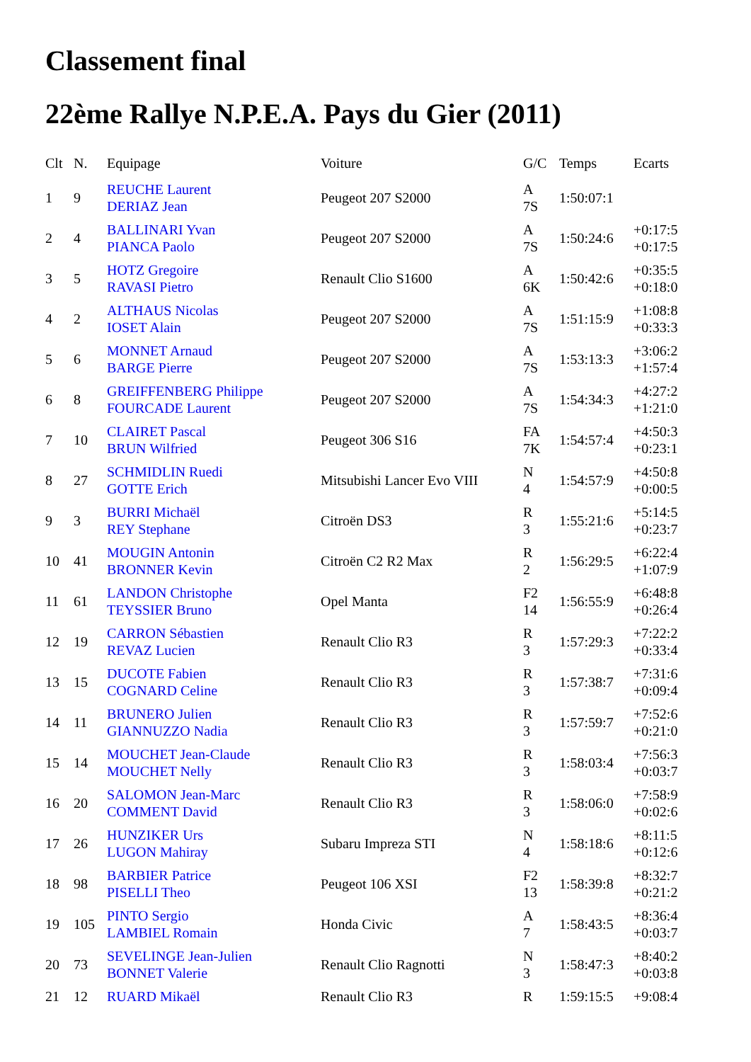Classement final
22ème Rallye N.P.E.A. Pays du Gier (2011)
| Clt | N. | Equipage | Voiture | G/C | Temps | Ecarts |
| --- | --- | --- | --- | --- | --- | --- |
| 1 | 9 | REUCHE Laurent DERIAZ Jean | Peugeot 207 S2000 | A 7S | 1:50:07:1 | |
| 2 | 4 | BALLINARI Yvan PIANCA Paolo | Peugeot 207 S2000 | A 7S | 1:50:24:6 | +0:17:5 +0:17:5 |
| 3 | 5 | HOTZ Gregoire RAVASI Pietro | Renault Clio S1600 | A 6K | 1:50:42:6 | +0:35:5 +0:18:0 |
| 4 | 2 | ALTHAUS Nicolas IOSET Alain | Peugeot 207 S2000 | A 7S | 1:51:15:9 | +1:08:8 +0:33:3 |
| 5 | 6 | MONNET Arnaud BARGE Pierre | Peugeot 207 S2000 | A 7S | 1:53:13:3 | +3:06:2 +1:57:4 |
| 6 | 8 | GREIFFENBERG Philippe FOURCADE Laurent | Peugeot 207 S2000 | A 7S | 1:54:34:3 | +4:27:2 +1:21:0 |
| 7 | 10 | CLAIRET Pascal BRUN Wilfried | Peugeot 306 S16 | FA 7K | 1:54:57:4 | +4:50:3 +0:23:1 |
| 8 | 27 | SCHMIDLIN Ruedi GOTTE Erich | Mitsubishi Lancer Evo VIII | N 4 | 1:54:57:9 | +4:50:8 +0:00:5 |
| 9 | 3 | BURRI Michaël REY Stephane | Citroën DS3 | R 3 | 1:55:21:6 | +5:14:5 +0:23:7 |
| 10 | 41 | MOUGIN Antonin BRONNER Kevin | Citroën C2 R2 Max | R 2 | 1:56:29:5 | +6:22:4 +1:07:9 |
| 11 | 61 | LANDON Christophe TEYSSIER Bruno | Opel Manta | F2 14 | 1:56:55:9 | +6:48:8 +0:26:4 |
| 12 | 19 | CARRON Sébastien REVAZ Lucien | Renault Clio R3 | R 3 | 1:57:29:3 | +7:22:2 +0:33:4 |
| 13 | 15 | DUCOTE Fabien COGNARD Celine | Renault Clio R3 | R 3 | 1:57:38:7 | +7:31:6 +0:09:4 |
| 14 | 11 | BRUNERO Julien GIANNUZZO Nadia | Renault Clio R3 | R 3 | 1:57:59:7 | +7:52:6 +0:21:0 |
| 15 | 14 | MOUCHET Jean-Claude MOUCHET Nelly | Renault Clio R3 | R 3 | 1:58:03:4 | +7:56:3 +0:03:7 |
| 16 | 20 | SALOMON Jean-Marc COMMENT David | Renault Clio R3 | R 3 | 1:58:06:0 | +7:58:9 +0:02:6 |
| 17 | 26 | HUNZIKER Urs LUGON Mahiray | Subaru Impreza STI | N 4 | 1:58:18:6 | +8:11:5 +0:12:6 |
| 18 | 98 | BARBIER Patrice PISELLI Theo | Peugeot 106 XSI | F2 13 | 1:58:39:8 | +8:32:7 +0:21:2 |
| 19 | 105 | PINTO Sergio LAMBIEL Romain | Honda Civic | A 7 | 1:58:43:5 | +8:36:4 +0:03:7 |
| 20 | 73 | SEVELINGE Jean-Julien BONNET Valerie | Renault Clio Ragnotti | N 3 | 1:58:47:3 | +8:40:2 +0:03:8 |
| 21 | 12 | RUARD Mikaël | Renault Clio R3 | R | 1:59:15:5 | +9:08:4 |